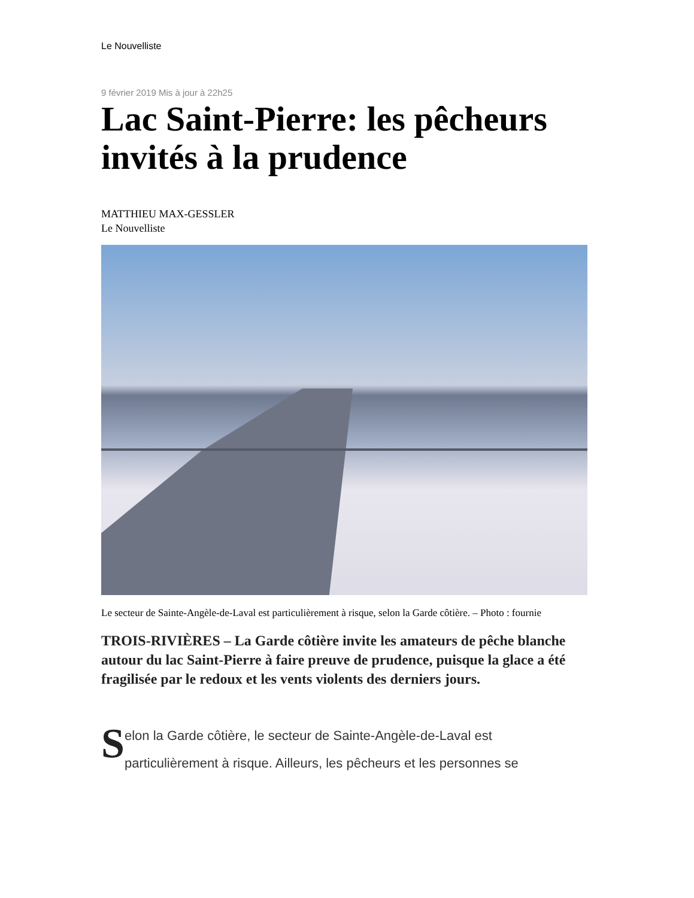Le Nouvelliste
9 février 2019 Mis à jour à 22h25
Lac Saint-Pierre: les pêcheurs invités à la prudence
MATTHIEU MAX-GESSLER
Le Nouvelliste
Le secteur de Sainte-Angèle-de-Laval est particulièrement à risque, selon la Garde côtière. – Photo : fournie
TROIS-RIVIÈRES – La Garde côtière invite les amateurs de pêche blanche autour du lac Saint-Pierre à faire preuve de prudence, puisque la glace a été fragilisée par le redoux et les vents violents des derniers jours.
Selon la Garde côtière, le secteur de Sainte-Angèle-de-Laval est particulièrement à risque. Ailleurs, les pêcheurs et les personnes se